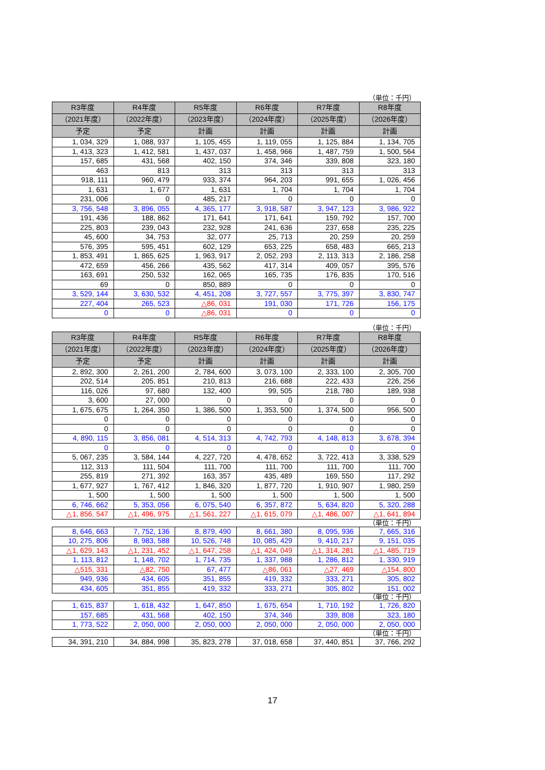（単位：千円）
| R3年度 | R4年度 | R5年度 | R6年度 | R7年度 | R8年度 |
| --- | --- | --- | --- | --- | --- |
| （2021年度） | （2022年度） | （2023年度） | （2024年度） | （2025年度） | （2026年度） |
| 予定 | 予定 | 計画 | 計画 | 計画 | 計画 |
| 1, 034, 329 | 1, 088, 937 | 1, 105, 455 | 1, 119, 055 | 1, 125, 884 | 1, 134, 705 |
| 1, 413, 323 | 1, 412, 581 | 1, 437, 037 | 1, 458, 966 | 1, 487, 759 | 1, 500, 564 |
| 157, 685 | 431, 568 | 402, 150 | 374, 346 | 339, 808 | 323, 180 |
| 463 | 813 | 313 | 313 | 313 | 313 |
| 918, 111 | 960, 479 | 933, 374 | 964, 203 | 991, 655 | 1, 026, 456 |
| 1, 631 | 1, 677 | 1, 631 | 1, 704 | 1, 704 | 1, 704 |
| 231, 006 | 0 | 485, 217 | 0 | 0 | 0 |
| 3, 756, 548 | 3, 896, 055 | 4, 365, 177 | 3, 918, 587 | 3, 947, 123 | 3, 986, 922 |
| 191, 436 | 188, 862 | 171, 641 | 171, 641 | 159, 792 | 157, 700 |
| 225, 803 | 239, 043 | 232, 928 | 241, 636 | 237, 658 | 235, 225 |
| 45, 600 | 34, 753 | 32, 077 | 25, 713 | 20, 259 | 20, 259 |
| 576, 395 | 595, 451 | 602, 129 | 653, 225 | 658, 483 | 665, 213 |
| 1, 853, 491 | 1, 865, 625 | 1, 963, 917 | 2, 052, 293 | 2, 113, 313 | 2, 186, 258 |
| 472, 659 | 456, 266 | 435, 562 | 417, 314 | 409, 057 | 395, 576 |
| 163, 691 | 250, 532 | 162, 065 | 165, 735 | 176, 835 | 170, 516 |
| 69 | 0 | 850, 889 | 0 | 0 | 0 |
| 3, 529, 144 | 3, 630, 532 | 4, 451, 208 | 3, 727, 557 | 3, 775, 397 | 3, 830, 747 |
| 227, 404 | 265, 523 | △86, 031 | 191, 030 | 171, 726 | 156, 175 |
| 0 | 0 | △86, 031 | 0 | 0 | 0 |
（単位：千円）
| R3年度 | R4年度 | R5年度 | R6年度 | R7年度 | R8年度 |
| --- | --- | --- | --- | --- | --- |
| （2021年度） | （2022年度） | （2023年度） | （2024年度） | （2025年度） | （2026年度） |
| 予定 | 予定 | 計画 | 計画 | 計画 | 計画 |
| 2, 892, 300 | 2, 261, 200 | 2, 784, 600 | 3, 073, 100 | 2, 333, 100 | 2, 305, 700 |
| 202, 514 | 205, 851 | 210, 813 | 216, 688 | 222, 433 | 226, 256 |
| 116, 026 | 97, 680 | 132, 400 | 99, 505 | 218, 780 | 189, 938 |
| 3, 600 | 27, 000 | 0 | 0 | 0 | 0 |
| 1, 675, 675 | 1, 264, 350 | 1, 386, 500 | 1, 353, 500 | 1, 374, 500 | 956, 500 |
| 0 | 0 | 0 | 0 | 0 | 0 |
| 0 | 0 | 0 | 0 | 0 | 0 |
| 4, 890, 115 | 3, 856, 081 | 4, 514, 313 | 4, 742, 793 | 4, 148, 813 | 3, 678, 394 |
| 0 | 0 | 0 | 0 | 0 | 0 |
| 5, 067, 235 | 3, 584, 144 | 4, 227, 720 | 4, 478, 652 | 3, 722, 413 | 3, 338, 529 |
| 112, 313 | 111, 504 | 111, 700 | 111, 700 | 111, 700 | 111, 700 |
| 255, 819 | 271, 392 | 163, 357 | 435, 489 | 169, 550 | 117, 292 |
| 1, 677, 927 | 1, 767, 412 | 1, 846, 320 | 1, 877, 720 | 1, 910, 907 | 1, 980, 259 |
| 1, 500 | 1, 500 | 1, 500 | 1, 500 | 1, 500 | 1, 500 |
| 6, 746, 662 | 5, 353, 056 | 6, 075, 540 | 6, 357, 872 | 5, 634, 820 | 5, 320, 288 |
| △1, 856, 547 | △1, 496, 975 | △1, 561, 227 | △1, 615, 079 | △1, 486, 007 | △1, 641, 894 |
（単位：千円）
| 8, 646, 663 | 7, 752, 136 | 8, 879, 490 | 8, 661, 380 | 8, 095, 936 | 7, 665, 316 |
| 10, 275, 806 | 8, 983, 588 | 10, 526, 748 | 10, 085, 429 | 9, 410, 217 | 9, 151, 035 |
| △1, 629, 143 | △1, 231, 452 | △1, 647, 258 | △1, 424, 049 | △1, 314, 281 | △1, 485, 719 |
| 1, 113, 812 | 1, 148, 702 | 1, 714, 735 | 1, 337, 988 | 1, 286, 812 | 1, 330, 919 |
| △515, 331 | △82, 750 | 67, 477 | △86, 061 | △27, 469 | △154, 800 |
| 949, 936 | 434, 605 | 351, 855 | 419, 332 | 333, 271 | 305, 802 |
| 434, 605 | 351, 855 | 419, 332 | 333, 271 | 305, 802 | 151, 002 |
（単位：千円）
| 1, 615, 837 | 1, 618, 432 | 1, 647, 850 | 1, 675, 654 | 1, 710, 192 | 1, 726, 820 |
| 157, 685 | 431, 568 | 402, 150 | 374, 346 | 339, 808 | 323, 180 |
| 1, 773, 522 | 2, 050, 000 | 2, 050, 000 | 2, 050, 000 | 2, 050, 000 | 2, 050, 000 |
（単位：千円）
| 34, 391, 210 | 34, 884, 998 | 35, 823, 278 | 37, 018, 658 | 37, 440, 851 | 37, 766, 292 |
17